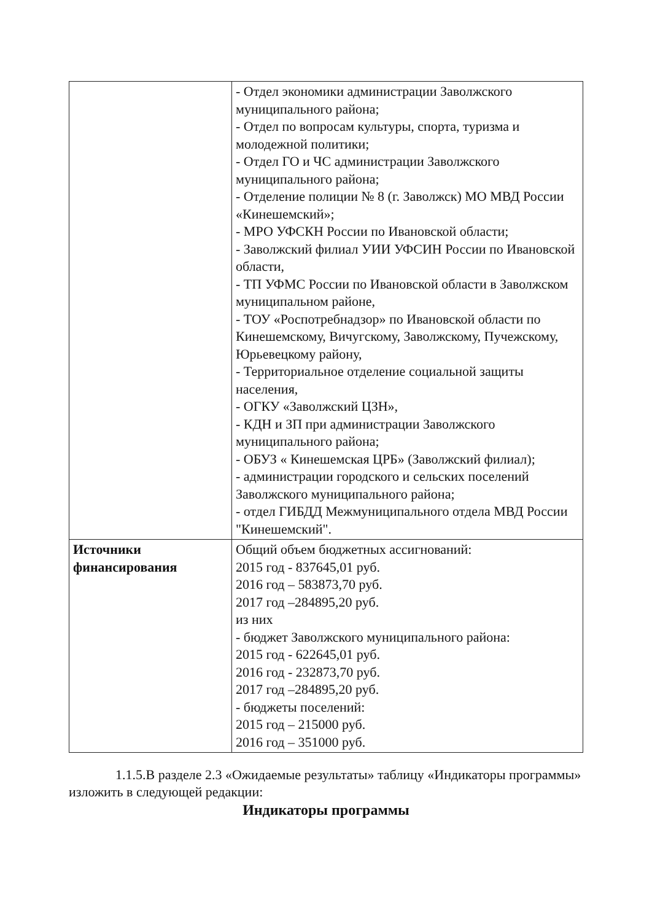| | - Отдел экономики администрации Заволжского муниципального района; - Отдел по вопросам культуры, спорта, туризма и молодежной политики; - Отдел ГО и ЧС администрации Заволжского муниципального района; - Отделение полиции № 8 (г. Заволжск) МО МВД России «Кинешемский»; - МРО УФСКН России по Ивановской области; - Заволжский филиал УИИ УФСИН России по Ивановской области, - ТП УФМС России по Ивановской области в Заволжском муниципальном районе, - ТОУ «Роспотребнадзор» по Ивановской области по Кинешемскому, Вичугскому, Заволжскому, Пучежскому, Юрьевецкому району, - Территориальное отделение социальной защиты населения, - ОГКУ «Заволжский ЦЗН», - КДН и ЗП при администрации Заволжского муниципального района; - ОБУЗ « Кинешемская ЦРБ» (Заволжский филиал); - администрации городского и сельских поселений Заволжского муниципального района; - отдел ГИБДД Межмуниципального отдела МВД России "Кинешемский". |
| Источники финансирования | Общий объем бюджетных ассигнований: 2015 год - 837645,01 руб. 2016 год – 583873,70 руб. 2017 год –284895,20 руб. из них - бюджет Заволжского муниципального района: 2015 год - 622645,01 руб. 2016 год - 232873,70 руб. 2017 год –284895,20 руб. - бюджеты поселений: 2015 год – 215000 руб. 2016 год – 351000 руб. |
1.1.5.В разделе 2.3 «Ожидаемые результаты» таблицу «Индикаторы программы» изложить в следующей редакции:
Индикаторы программы